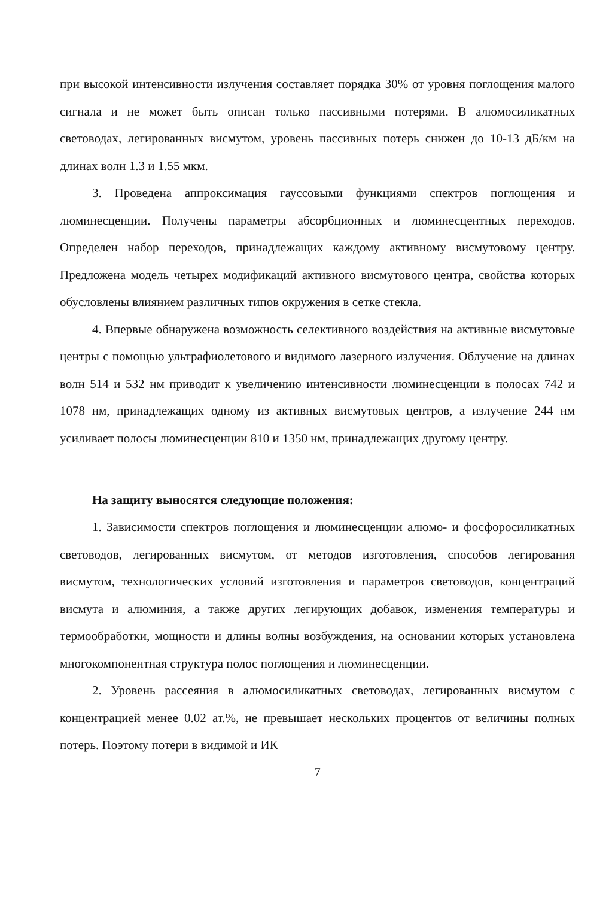при высокой интенсивности излучения составляет порядка 30% от уровня поглощения малого сигнала и не может быть описан только пассивными потерями. В алюмосиликатных световодах, легированных висмутом, уровень пассивных потерь снижен до 10-13 дБ/км на длинах волн 1.3 и 1.55 мкм.
3. Проведена аппроксимация гауссовыми функциями спектров поглощения и люминесценции. Получены параметры абсорбционных и люминесцентных переходов. Определен набор переходов, принадлежащих каждому активному висмутовому центру. Предложена модель четырех модификаций активного висмутового центра, свойства которых обусловлены влиянием различных типов окружения в сетке стекла.
4. Впервые обнаружена возможность селективного воздействия на активные висмутовые центры с помощью ультрафиолетового и видимого лазерного излучения. Облучение на длинах волн 514 и 532 нм приводит к увеличению интенсивности люминесценции в полосах 742 и 1078 нм, принадлежащих одному из активных висмутовых центров, а излучение 244 нм усиливает полосы люминесценции 810 и 1350 нм, принадлежащих другому центру.
На защиту выносятся следующие положения:
1. Зависимости спектров поглощения и люминесценции алюмо- и фосфоросиликатных световодов, легированных висмутом, от методов изготовления, способов легирования висмутом, технологических условий изготовления и параметров световодов, концентраций висмута и алюминия, а также других легирующих добавок, изменения температуры и термообработки, мощности и длины волны возбуждения, на основании которых установлена многокомпонентная структура полос поглощения и люминесценции.
2. Уровень рассеяния в алюмосиликатных световодах, легированных висмутом с концентрацией менее 0.02 ат.%, не превышает нескольких процентов от величины полных потерь. Поэтому потери в видимой и ИК
7